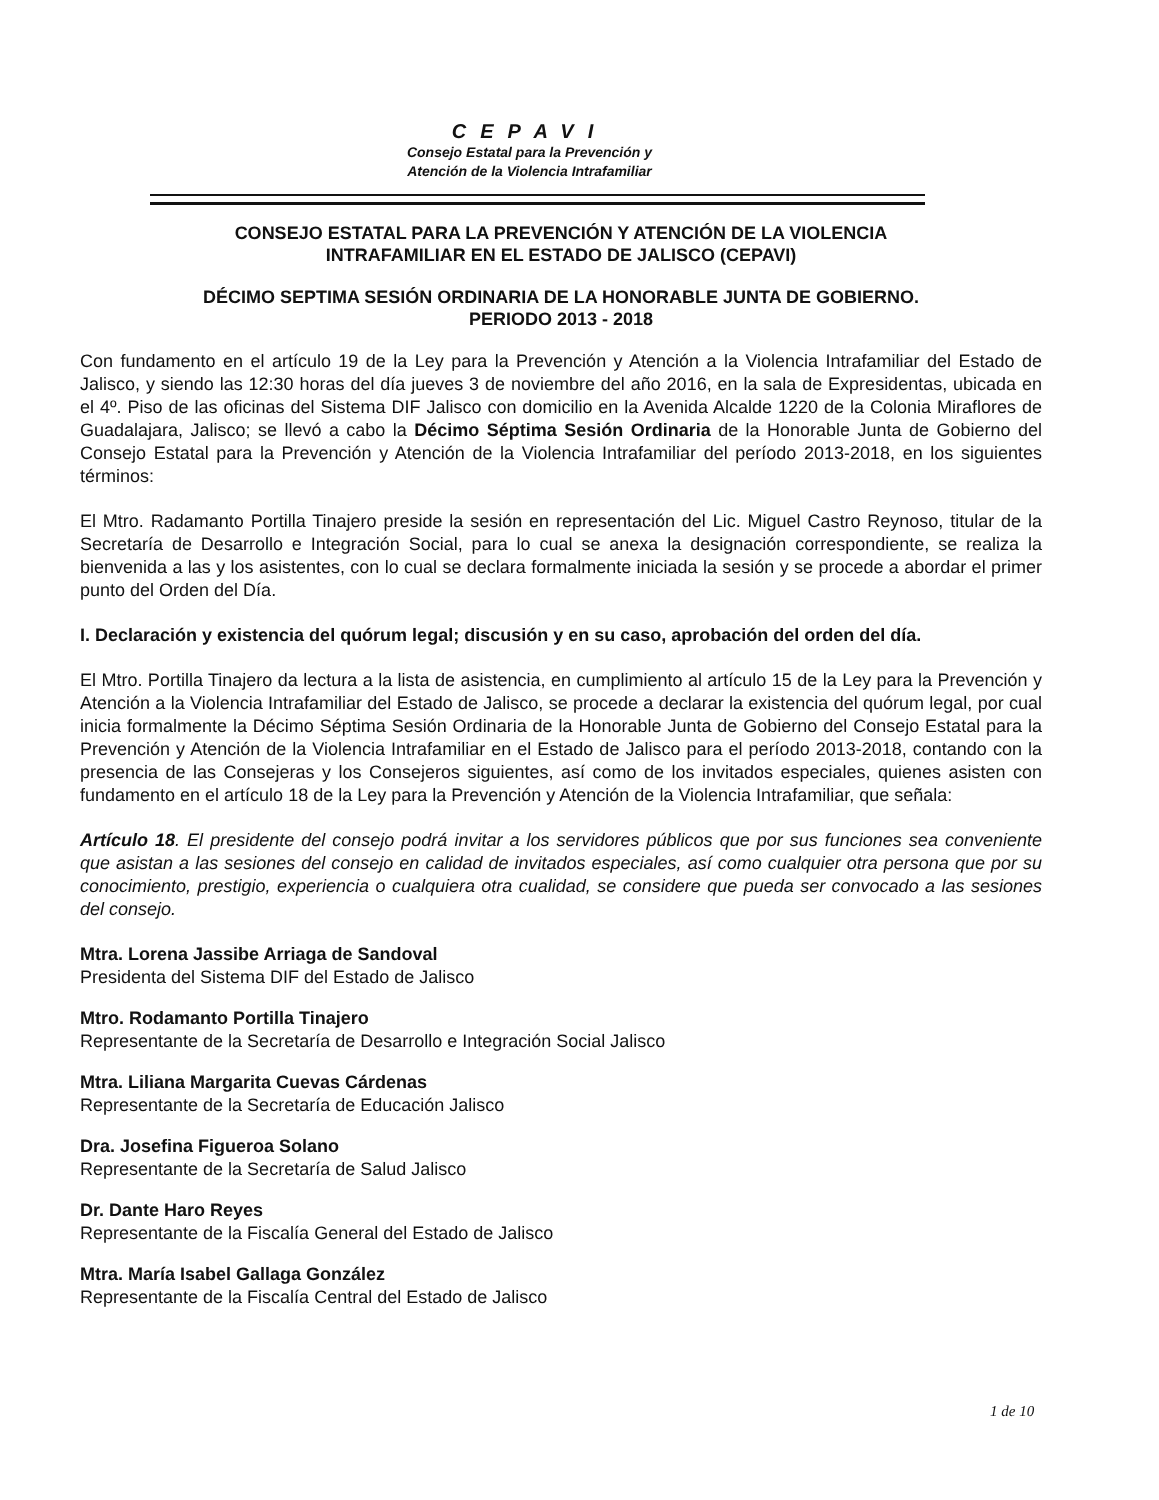CEPAVI
Consejo Estatal para la Prevención y
Atención de la Violencia Intrafamiliar
CONSEJO ESTATAL PARA LA PREVENCIÓN Y ATENCIÓN DE LA VIOLENCIA
INTRAFAMILIAR EN EL ESTADO DE JALISCO (CEPAVI)
DÉCIMO SEPTIMA SESIÓN ORDINARIA DE LA HONORABLE JUNTA DE GOBIERNO.
PERIODO 2013 - 2018
Con fundamento en el artículo 19 de la Ley para la Prevención y Atención a la Violencia Intrafamiliar del Estado de Jalisco, y siendo las 12:30 horas del día jueves 3 de noviembre del año 2016, en la sala de Expresidentas, ubicada en el 4º. Piso de las oficinas del Sistema DIF Jalisco con domicilio en la Avenida Alcalde 1220 de la Colonia Miraflores de Guadalajara, Jalisco; se llevó a cabo la Décimo Séptima Sesión Ordinaria de la Honorable Junta de Gobierno del Consejo Estatal para la Prevención y Atención de la Violencia Intrafamiliar del período 2013-2018, en los siguientes términos:
El Mtro. Radamanto Portilla Tinajero preside la sesión en representación del Lic. Miguel Castro Reynoso, titular de la Secretaría de Desarrollo e Integración Social, para lo cual se anexa la designación correspondiente, se realiza la bienvenida a las y los asistentes, con lo cual se declara formalmente iniciada la sesión y se procede a abordar el primer punto del Orden del Día.
I. Declaración y existencia del quórum legal; discusión y en su caso, aprobación del orden del día.
El Mtro. Portilla Tinajero da lectura a la lista de asistencia, en cumplimiento al artículo 15 de la Ley para la Prevención y Atención a la Violencia Intrafamiliar del Estado de Jalisco, se procede a declarar la existencia del quórum legal, por cual inicia formalmente la Décimo Séptima Sesión Ordinaria de la Honorable Junta de Gobierno del Consejo Estatal para la Prevención y Atención de la Violencia Intrafamiliar en el Estado de Jalisco para el período 2013-2018, contando con la presencia de las Consejeras y los Consejeros siguientes, así como de los invitados especiales, quienes asisten con fundamento en el artículo 18 de la Ley para la Prevención y Atención de la Violencia Intrafamiliar, que señala:
Artículo 18. El presidente del consejo podrá invitar a los servidores públicos que por sus funciones sea conveniente que asistan a las sesiones del consejo en calidad de invitados especiales, así como cualquier otra persona que por su conocimiento, prestigio, experiencia o cualquiera otra cualidad, se considere que pueda ser convocado a las sesiones del consejo.
Mtra. Lorena Jassibe Arriaga de Sandoval
Presidenta del Sistema DIF del Estado de Jalisco
Mtro. Rodamanto Portilla Tinajero
Representante de la Secretaría de Desarrollo e Integración Social Jalisco
Mtra. Liliana Margarita Cuevas Cárdenas
Representante de la Secretaría de Educación Jalisco
Dra. Josefina Figueroa Solano
Representante de la Secretaría de Salud Jalisco
Dr. Dante Haro Reyes
Representante de la Fiscalía General del Estado de Jalisco
Mtra. María Isabel Gallaga González
Representante de la Fiscalía Central del Estado de Jalisco
1 de 10